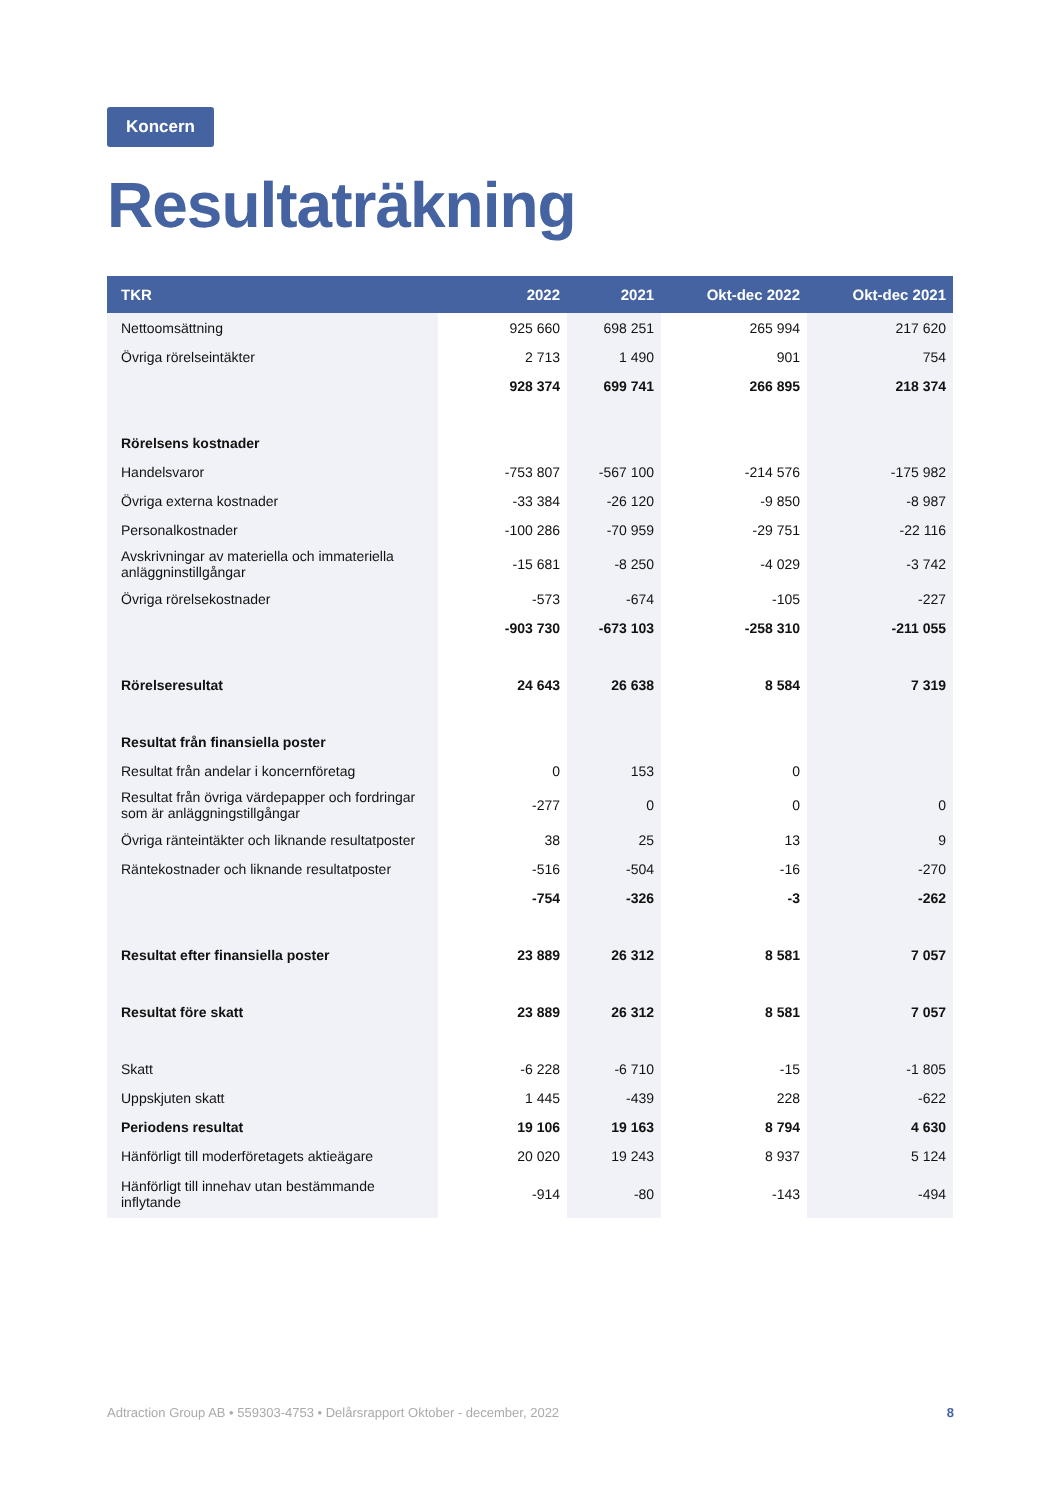Koncern
Resultaträkning
| TKR | 2022 | 2021 | Okt-dec 2022 | Okt-dec 2021 |
| --- | --- | --- | --- | --- |
| Nettoomsättning | 925 660 | 698 251 | 265 994 | 217 620 |
| Övriga rörelseintäkter | 2 713 | 1 490 | 901 | 754 |
| | 928 374 | 699 741 | 266 895 | 218 374 |
| Rörelsens kostnader | | | | |
| Handelsvaror | -753 807 | -567 100 | -214 576 | -175 982 |
| Övriga externa kostnader | -33 384 | -26 120 | -9 850 | -8 987 |
| Personalkostnader | -100 286 | -70 959 | -29 751 | -22 116 |
| Avskrivningar av materiella och immateriella anläggninstillgångar | -15 681 | -8 250 | -4 029 | -3 742 |
| Övriga rörelsekostnader | -573 | -674 | -105 | -227 |
| | -903 730 | -673 103 | -258 310 | -211 055 |
| Rörelseresultat | 24 643 | 26 638 | 8 584 | 7 319 |
| Resultat från finansiella poster | | | | |
| Resultat från andelar i koncernföretag | 0 | 153 | 0 | |
| Resultat från övriga värdepapper och fordringar som är anläggningstillgångar | -277 | 0 | 0 | 0 |
| Övriga ränteintäkter och liknande resultatposter | 38 | 25 | 13 | 9 |
| Räntekostnader och liknande resultatposter | -516 | -504 | -16 | -270 |
| | -754 | -326 | -3 | -262 |
| Resultat efter finansiella poster | 23 889 | 26 312 | 8 581 | 7 057 |
| Resultat före skatt | 23 889 | 26 312 | 8 581 | 7 057 |
| Skatt | -6 228 | -6 710 | -15 | -1 805 |
| Uppskjuten skatt | 1 445 | -439 | 228 | -622 |
| Periodens resultat | 19 106 | 19 163 | 8 794 | 4 630 |
| Hänförligt till moderföretagets aktieägare | 20 020 | 19 243 | 8 937 | 5 124 |
| Hänförligt till innehav utan bestämmande inflytande | -914 | -80 | -143 | -494 |
Adtraction Group AB • 559303-4753 • Delårsrapport Oktober - december, 2022 8